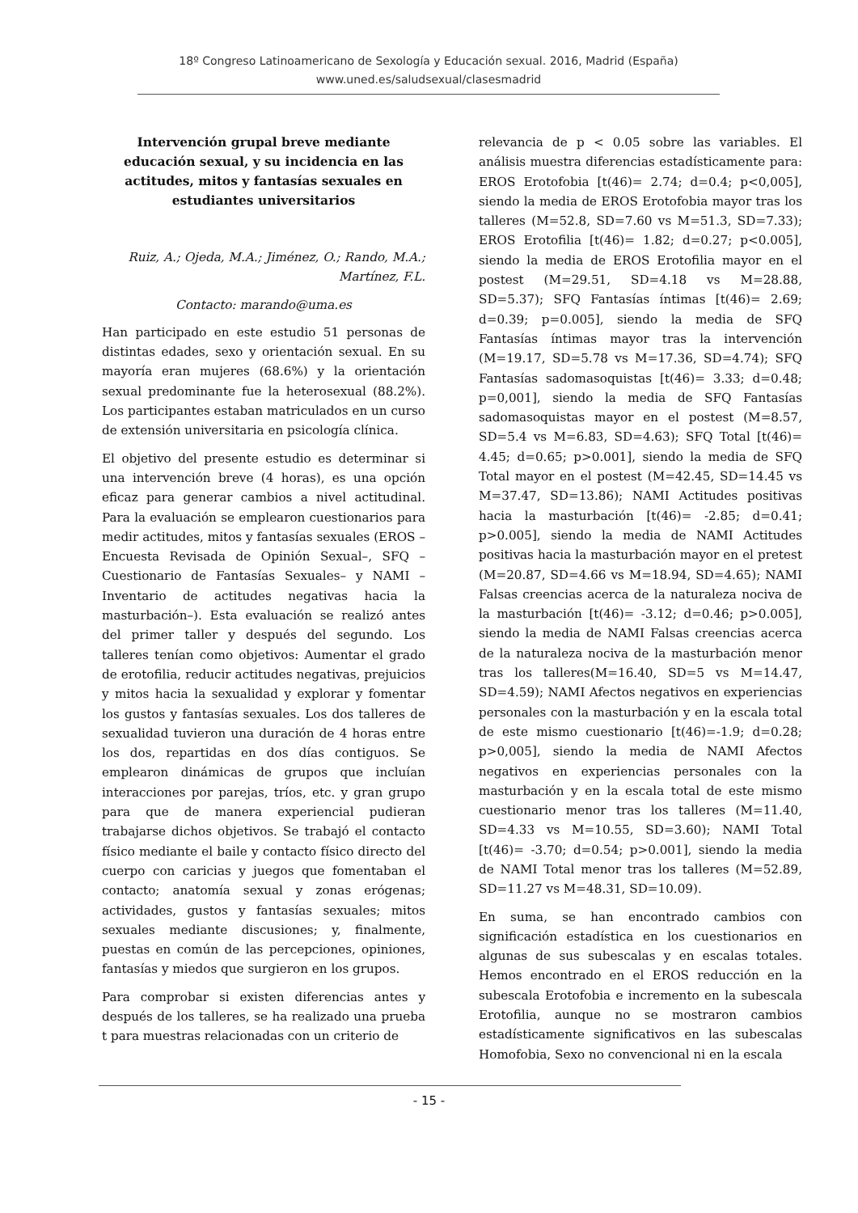18º Congreso Latinoamericano de Sexología y Educación sexual. 2016, Madrid (España)
www.uned.es/saludsexual/clasesmadrid
Intervención grupal breve mediante educación sexual, y su incidencia en las actitudes, mitos y fantasías sexuales en estudiantes universitarios
Ruiz, A.; Ojeda, M.A.; Jiménez, O.; Rando, M.A.; Martínez, F.L.
Contacto: marando@uma.es
Han participado en este estudio 51 personas de distintas edades, sexo y orientación sexual. En su mayoría eran mujeres (68.6%) y la orientación sexual predominante fue la heterosexual (88.2%). Los participantes estaban matriculados en un curso de extensión universitaria en psicología clínica.
El objetivo del presente estudio es determinar si una intervención breve (4 horas), es una opción eficaz para generar cambios a nivel actitudinal. Para la evaluación se emplearon cuestionarios para medir actitudes, mitos y fantasías sexuales (EROS –Encuesta Revisada de Opinión Sexual–, SFQ –Cuestionario de Fantasías Sexuales– y NAMI –Inventario de actitudes negativas hacia la masturbación–). Esta evaluación se realizó antes del primer taller y después del segundo. Los talleres tenían como objetivos: Aumentar el grado de erotofilia, reducir actitudes negativas, prejuicios y mitos hacia la sexualidad y explorar y fomentar los gustos y fantasías sexuales. Los dos talleres de sexualidad tuvieron una duración de 4 horas entre los dos, repartidas en dos días contiguos. Se emplearon dinámicas de grupos que incluían interacciones por parejas, tríos, etc. y gran grupo para que de manera experiencial pudieran trabajarse dichos objetivos. Se trabajó el contacto físico mediante el baile y contacto físico directo del cuerpo con caricias y juegos que fomentaban el contacto; anatomía sexual y zonas erógenas; actividades, gustos y fantasías sexuales; mitos sexuales mediante discusiones; y, finalmente, puestas en común de las percepciones, opiniones, fantasías y miedos que surgieron en los grupos.
Para comprobar si existen diferencias antes y después de los talleres, se ha realizado una prueba t para muestras relacionadas con un criterio de
relevancia de p < 0.05 sobre las variables. El análisis muestra diferencias estadísticamente para: EROS Erotofobia [t(46)= 2.74; d=0.4; p<0,005], siendo la media de EROS Erotofobia mayor tras los talleres (M=52.8, SD=7.60 vs M=51.3, SD=7.33); EROS Erotofilia [t(46)= 1.82; d=0.27; p<0.005], siendo la media de EROS Erotofilia mayor en el postest (M=29.51, SD=4.18 vs M=28.88, SD=5.37); SFQ Fantasías íntimas [t(46)= 2.69; d=0.39; p=0.005], siendo la media de SFQ Fantasías íntimas mayor tras la intervención (M=19.17, SD=5.78 vs M=17.36, SD=4.74); SFQ Fantasías sadomasoquistas [t(46)= 3.33; d=0.48; p=0,001], siendo la media de SFQ Fantasías sadomasoquistas mayor en el postest (M=8.57, SD=5.4 vs M=6.83, SD=4.63); SFQ Total [t(46)= 4.45; d=0.65; p>0.001], siendo la media de SFQ Total mayor en el postest (M=42.45, SD=14.45 vs M=37.47, SD=13.86); NAMI Actitudes positivas hacia la masturbación [t(46)= -2.85; d=0.41; p>0.005], siendo la media de NAMI Actitudes positivas hacia la masturbación mayor en el pretest (M=20.87, SD=4.66 vs M=18.94, SD=4.65); NAMI Falsas creencias acerca de la naturaleza nociva de la masturbación [t(46)= -3.12; d=0.46; p>0.005], siendo la media de NAMI Falsas creencias acerca de la naturaleza nociva de la masturbación menor tras los talleres(M=16.40, SD=5 vs M=14.47, SD=4.59); NAMI Afectos negativos en experiencias personales con la masturbación y en la escala total de este mismo cuestionario [t(46)=-1.9; d=0.28; p>0,005], siendo la media de NAMI Afectos negativos en experiencias personales con la masturbación y en la escala total de este mismo cuestionario menor tras los talleres (M=11.40, SD=4.33 vs M=10.55, SD=3.60); NAMI Total [t(46)= -3.70; d=0.54; p>0.001], siendo la media de NAMI Total menor tras los talleres (M=52.89, SD=11.27 vs M=48.31, SD=10.09).
En suma, se han encontrado cambios con significación estadística en los cuestionarios en algunas de sus subescalas y en escalas totales. Hemos encontrado en el EROS reducción en la subescala Erotofobia e incremento en la subescala Erotofilia, aunque no se mostraron cambios estadísticamente significativos en las subescalas Homofobia, Sexo no convencional ni en la escala
- 15 -